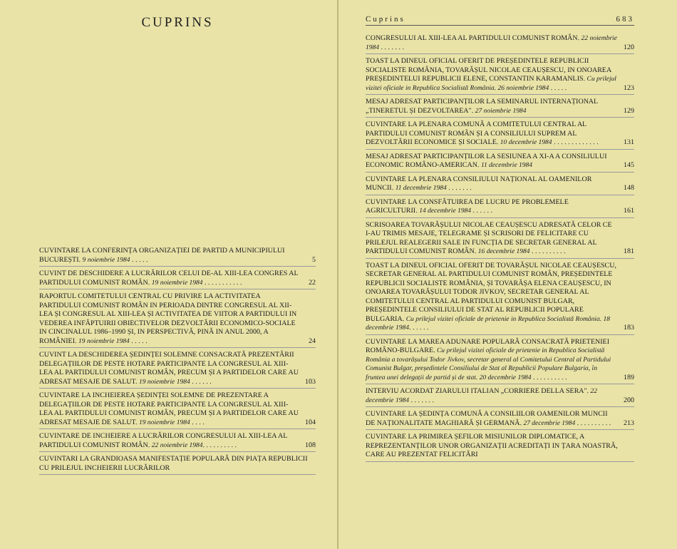CUPRINS
CUVINTARE LA CONFERINȚA ORGANIZAȚIEI DE PARTID A MUNICIPIULUI BUCUREȘTI. 9 noiembrie 1984 . . . . . 5
CUVINT DE DESCHIDERE A LUCRĂRILOR CELUI DE-AL XIII-LEA CONGRES AL PARTIDULUI COMUNIST ROMÂN. 19 noiembrie 1984 . . . . . . . . . . . 22
RAPORTUL COMITETULUI CENTRAL CU PRIVIRE LA ACTIVITATEA PARTIDULUI COMUNIST ROMÂN IN PERIOADA DINTRE CONGRESUL AL XII-LEA ȘI CONGRESUL AL XIII-LEA ȘI ACTIVITATEA DE VIITOR A PARTIDULUI IN VEDEREA INFĂPTUIRII OBIECTIVELOR DEZVOLTĂRII ECONOMICO-SOCIALE IN CINCINALUL 1986–1990 ȘI, IN PERSPECTIVĂ, PINĂ IN ANUL 2000, A ROMÂNIEI. 19 noiembrie 1984 . . . . . 24
CUVINT LA DESCHIDEREA ȘEDINȚEI SOLEMNE CONSACRATĂ PREZENTĂRII DELEGAȚIILOR DE PESTE HOTARE PARTICIPANTE LA CONGRESUL AL XIII-LEA AL PARTIDULUI COMUNIST ROMÂN, PRECUM ȘI A PARTIDELOR CARE AU ADRESAT MESAJE DE SALUT. 19 noiembrie 1984 . . . . . . 103
CUVINTARE LA INCHEIEREA ȘEDINȚEI SOLEMNE DE PREZENTARE A DELEGAȚIILOR DE PESTE HOTARE PARTICIPANTE LA CONGRESUL AL XIII-LEA AL PARTIDULUI COMUNIST ROMÂN, PRECUM ȘI A PARTIDELOR CARE AU ADRESAT MESAJE DE SALUT. 19 noiembrie 1984 . . . . 104
CUVINTARE DE INCHEIERE A LUCRĂRILOR CONGRESULUI AL XIII-LEA AL PARTIDULUI COMUNIST ROMÂN. 22 noiembrie 1984. . . . . . . . . . 108
CUVINTARI LA GRANDIOASA MANIFESTAȚIE POPULARĂ DIN PIAȚA REPUBLICII CU PRILEJUL INCHEIERII LUCRĂRILOR
Cuprins 683
CONGRESULUI AL XIII-LEA AL PARTIDULUI COMUNIST ROMÂN. 22 noiembrie 1984 . . . . . . . 120
TOAST LA DINEUL OFICIAL OFERIT DE PREȘEDINTELE REPUBLICII SOCIALISTE ROMÂNIA, TOVARĂȘUL NICOLAE CEAUȘESCU, IN ONOAREA PREȘEDINTELUI REPUBLICII ELENE, CONSTANTIN KARAMANLIS. Cu prilejul vizitei oficiale in Republica Socialistă România. 26 noiembrie 1984 . . . . . 123
MESAJ ADRESAT PARTICIPANȚILOR LA SEMINARUL INTERNAȚIONAL „TINERETUL ȘI DEZVOLTAREA". 27 noiembrie 1984 129
CUVINTARE LA PLENARA COMUNĂ A COMITETULUI CENTRAL AL PARTIDULUI COMUNIST ROMÂN ȘI A CONSILIULUI SUPREM AL DEZVOLTĂRII ECONOMICE ȘI SOCIALE. 10 decembrie 1984 . . . . . . . . . . . . . 131
MESAJ ADRESAT PARTICIPANȚILOR LA SESIUNEA A XI-A A CONSILIULUI ECONOMIC ROMÂNO-AMERICAN. 11 decembrie 1984 145
CUVINTARE LA PLENARA CONSILIULUI NAȚIONAL AL OAMENILOR MUNCII. 11 decembrie 1984 . . . . . . . 148
CUVINTARE LA CONSFĂTUIREA DE LUCRU PE PROBLEMELE AGRICULTURII. 14 decembrie 1984 . . . . . . 161
SCRISOAREA TOVARĂȘULUI NICOLAE CEAUȘESCU ADRESATĂ CELOR CE I-AU TRIMIS MESAJE, TELEGRAME ȘI SCRISORI DE FELICITARE CU PRILEJUL REALEGERII SALE IN FUNCȚIA DE SECRETAR GENERAL AL PARTIDULUI COMUNIST ROMÂN. 16 decembrie 1984 . . . . . . . . . . 181
TOAST LA DINEUL OFICIAL OFERIT DE TOVARĂȘUL NICOLAE CEAUȘESCU, SECRETAR GENERAL AL PARTIDULUI COMUNIST ROMÂN, PREȘEDINTELE REPUBLICII SOCIALISTE ROMÂNIA, ȘI TOVARĂȘA ELENA CEAUȘESCU, IN ONOAREA TOVARĂȘULUI TODOR JIVKOV, SECRETAR GENERAL AL COMITETULUI CENTRAL AL PARTIDULUI COMUNIST BULGAR, PREȘEDINTELE CONSILIULUI DE STAT AL REPUBLICII POPULARE BULGARIA. Cu prilejul vizitei oficiale de prietenie in Republica Socialistă România. 18 decembrie 1984. . . . . . 183
CUVINTARE LA MAREA ADUNARE POPULARĂ CONSACRATĂ PRIETENIEI ROMÂNO-BULGARE. Cu prilejul vizitei oficiale de prietenie in Republica Socialistă România a tovarășului Todor Jivkov, secretar general al Comitetului Central al Partidului Comunist Bulgar, președintele Consiliului de Stat al Republicii Populare Bulgaria, în fruntea unei delegații de partid și de stat. 20 decembrie 1984 . . . . . . . . . . 189
INTERVIU ACORDAT ZIARULUI ITALIAN „CORRIERE DELLA SERA". 22 decembrie 1984 . . . . . . . 200
CUVINTARE LA ȘEDINȚA COMUNĂ A CONSILIILOR OAMENILOR MUNCII DE NAȚIONALITATE MAGHIARĂ ȘI GERMANĂ. 27 decembrie 1984 . . . . . . . . . . 213
CUVINTARE LA PRIMIREA ȘEFILOR MISIUNILOR DIPLOMATICE, A REPREZENTANȚILOR UNOR ORGANIZAȚII ACREDITAȚI IN ȚARA NOASTRĂ, CARE AU PREZENTAT FELICITĂRI